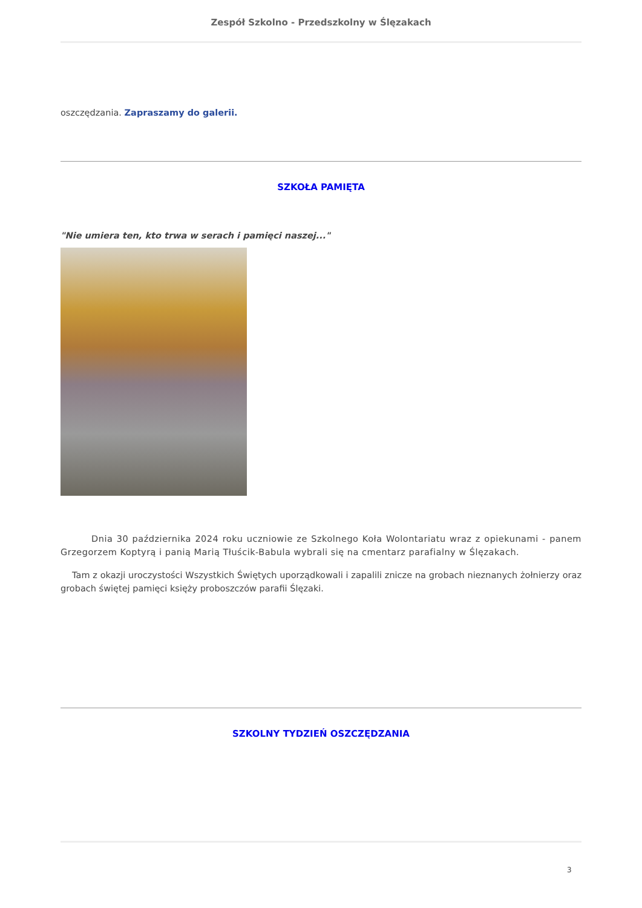Zespół Szkolno - Przedszkolny w Ślęzakach
oszczędzania. Zapraszamy do galerii.
SZKOŁA PAMIĘTA
"Nie umiera ten, kto trwa w serach i pamięci naszej..."
Dnia 30 października 2024 roku uczniowie ze Szkolnego Koła Wolontariatu wraz z opiekunami - panem Grzegorzem Koptyrą i panią Marią Tłuścik-Babula wybrali się na cmentarz parafialny w Ślęzakach.
Tam z okazji uroczystości Wszystkich Świętych uporządkowali i zapalili znicze na grobach nieznanych żołnierzy oraz grobach świętej pamięci księży proboszczów parafii Ślęzaki.
SZKOLNY TYDZIEŃ OSZCZĘDZANIA
3